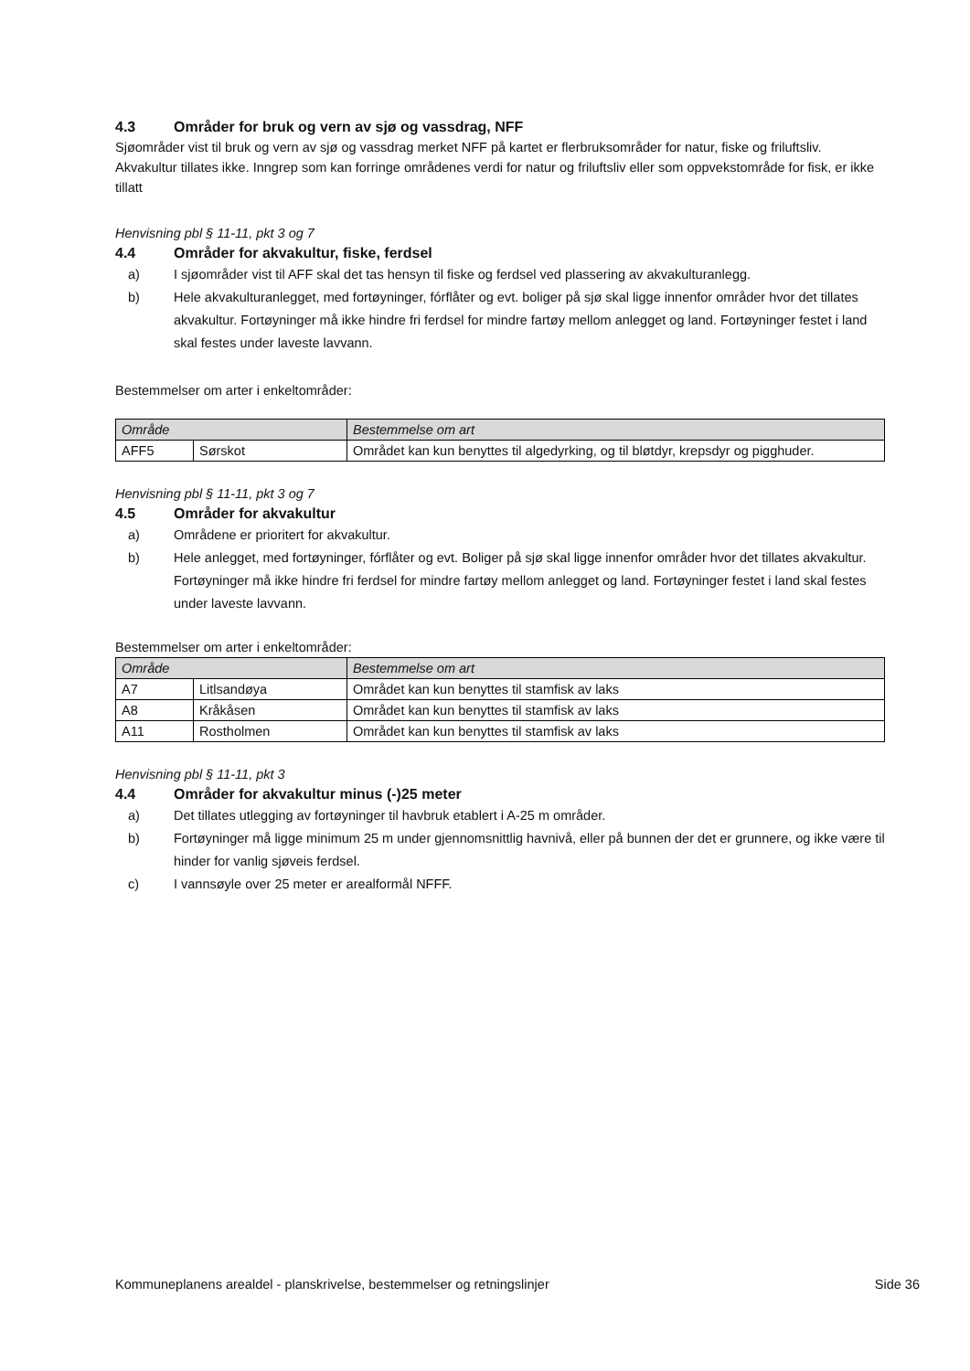4.3 Områder for bruk og vern av sjø og vassdrag, NFF
Sjøområder vist til bruk og vern av sjø og vassdrag merket NFF på kartet er flerbruksområder for natur, fiske og friluftsliv. Akvakultur tillates ikke. Inngrep som kan forringe områdenes verdi for natur og friluftsliv eller som oppvekstområde for fisk, er ikke tillatt
Henvisning pbl § 11-11, pkt 3 og 7
4.4 Områder for akvakultur, fiske, ferdsel
a) I sjøområder vist til AFF skal det tas hensyn til fiske og ferdsel ved plassering av akvakulturanlegg.
b) Hele akvakulturanlegget, med fortøyninger, fórflåter og evt. boliger på sjø skal ligge innenfor områder hvor det tillates akvakultur. Fortøyninger må ikke hindre fri ferdsel for mindre fartøy mellom anlegget og land. Fortøyninger festet i land skal festes under laveste lavvann.
Bestemmelser om arter i enkeltområder:
| Område | | Bestemmelse om art |
| --- | --- | --- |
| AFF5 | Sørskot | Området kan kun benyttes til algedyrking, og til bløtdyr, krepsdyr og pigghuder. |
Henvisning pbl § 11-11, pkt 3 og 7
4.5 Områder for akvakultur
a) Områdene er prioritert for akvakultur.
b) Hele anlegget, med fortøyninger, fórflåter og evt. Boliger på sjø skal ligge innenfor områder hvor det tillates akvakultur. Fortøyninger må ikke hindre fri ferdsel for mindre fartøy mellom anlegget og land. Fortøyninger festet i land skal festes under laveste lavvann.
Bestemmelser om arter i enkeltområder:
| Område | | Bestemmelse om art |
| --- | --- | --- |
| A7 | Litlsandøya | Området kan kun benyttes til stamfisk av laks |
| A8 | Kråkåsen | Området kan kun benyttes til stamfisk av laks |
| A11 | Rostholmen | Området kan kun benyttes til stamfisk av laks |
Henvisning pbl § 11-11, pkt 3
4.4 Områder for akvakultur minus (-)25 meter
a) Det tillates utlegging av fortøyninger til havbruk etablert i A-25 m områder.
b) Fortøyninger må ligge minimum 25 m under gjennomsnittlig havnivå, eller på bunnen der det er grunnere, og ikke være til hinder for vanlig sjøveis ferdsel.
c) I vannsøyle over 25 meter er arealformål NFFF.
Kommuneplanens arealdel - planskrivelse, bestemmelser og retningslinjer Side 36